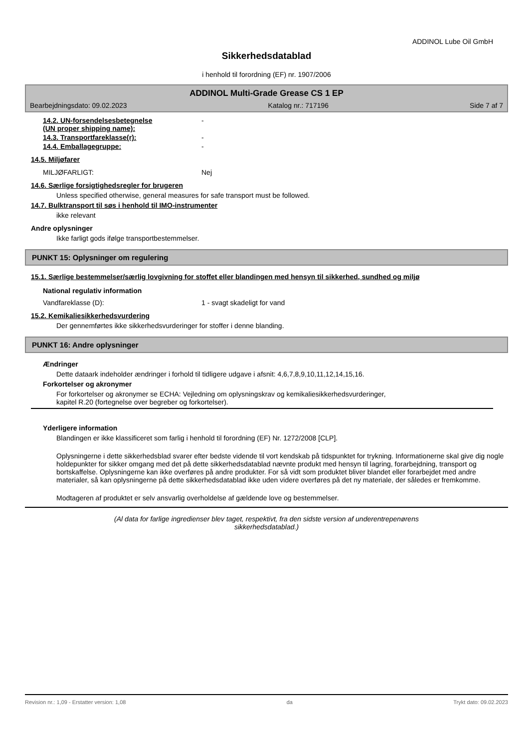ADDINOL Lube Oil GmbH
Sikkerhedsdatablad
i henhold til forordning (EF) nr. 1907/2006
ADDINOL Multi-Grade Grease CS 1 EP
Bearbejdningsdato: 09.02.2023 Katalog nr.: 717196 Side 7 af 7
14.2. UN-forsendelsesbetegnelse
(UN proper shipping name): -
14.3. Transportfareklasse(r): -
14.4. Emballagegruppe: -
14.5. Miljøfarer
MILJØFARLIGT: Nej
14.6. Særlige forsigtighedsregler for brugeren
Unless specified otherwise, general measures for safe transport must be followed.
14.7. Bulktransport til søs i henhold til IMO-instrumenter
ikke relevant
Andre oplysninger
Ikke farligt gods ifølge transportbestemmelser.
PUNKT 15: Oplysninger om regulering
15.1. Særlige bestemmelser/særlig lovgivning for stoffet eller blandingen med hensyn til sikkerhed, sundhed og miljø
National regulativ information
Vandfareklasse (D): 1 - svagt skadeligt for vand
15.2. Kemikaliesikkerhedsvurdering
Der gennemførtes ikke sikkerhedsvurderinger for stoffer i denne blanding.
PUNKT 16: Andre oplysninger
Ændringer
Dette dataark indeholder ændringer i forhold til tidligere udgave i afsnit: 4,6,7,8,9,10,11,12,14,15,16.
Forkortelser og akronymer
For forkortelser og akronymer se ECHA: Vejledning om oplysningskrav og kemikaliesikkerhedsvurderinger,
kapitel R.20 (fortegnelse over begreber og forkortelser).
Yderligere information
Blandingen er ikke klassificeret som farlig i henhold til forordning (EF) Nr. 1272/2008 [CLP].
Oplysningerne i dette sikkerhedsblad svarer efter bedste vidende til vort kendskab på tidspunktet for trykning. Informationerne skal give dig nogle holdepunkter for sikker omgang med det på dette sikkerhedsdatablad nævnte produkt med hensyn til lagring, forarbejdning, transport og bortskaffelse. Oplysningerne kan ikke overføres på andre produkter. For så vidt som produktet bliver blandet eller forarbejdet med andre materialer, så kan oplysningerne på dette sikkerhedsdatablad ikke uden videre overføres på det ny materiale, der således er fremkomme.
Modtageren af produktet er selv ansvarlig overholdelse af gældende love og bestemmelser.
(Al data for farlige ingredienser blev taget, respektivt, fra den sidste version af underentrepenørens sikkerhedsdatablad.)
Revision nr.: 1,09 - Erstatter version: 1,08 da Trykt dato: 09.02.2023